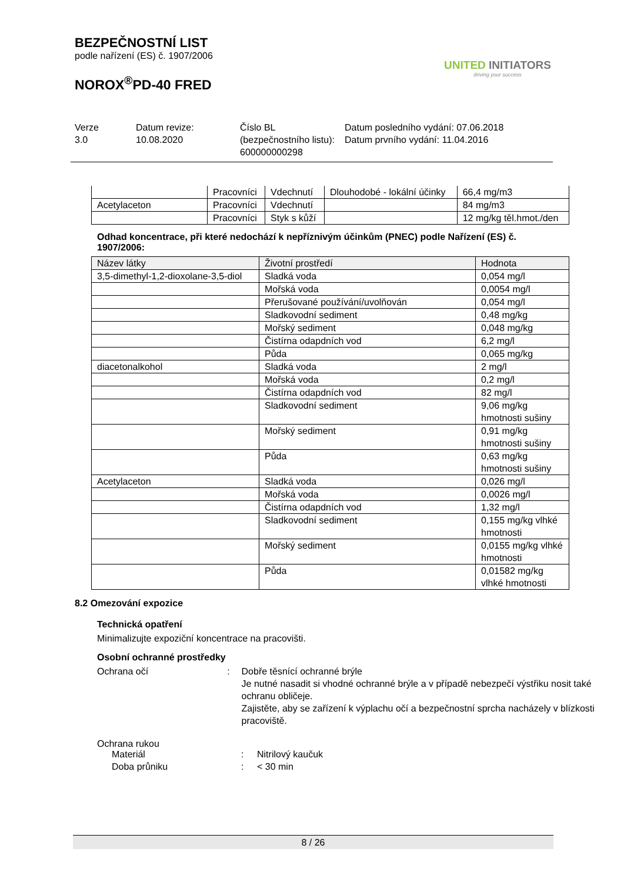BEZPEČNOSTNÍ LIST
podle nařízení (ES) č. 1907/2006
NOROX<sup>®</sup>PD-40 FRED
UNITED INITIATORS
driving your success
Verze
3.0
Datum revize:
10.08.2020
Číslo BL (bezpečnostního listu):
600000000298
Datum posledního vydání: 07.06.2018
Datum prvního vydání: 11.04.2016
| | Pracovníci | Vdechnutí | Dlouhodobé - lokální účinky | 66,4 mg/m3 |
| Acetylaceton | Pracovníci | Vdechnutí | | 84 mg/m3 |
| | Pracovníci | Styk s kůží | | 12 mg/kg těl.hmot./den |
Odhad koncentrace, při které nedochází k nepříznivým účinkům (PNEC) podle Nařízení (ES) č. 1907/2006:
| Název látky | Životní prostředí | Hodnota |
| --- | --- | --- |
| 3,5-dimethyl-1,2-dioxolane-3,5-diol | Sladká voda | 0,054 mg/l |
| | Mořská voda | 0,0054 mg/l |
| | Přerušované používání/uvolňován | 0,054 mg/l |
| | Sladkovodní sediment | 0,48 mg/kg |
| | Mořský sediment | 0,048 mg/kg |
| | Čistírna odapdních vod | 6,2 mg/l |
| | Půda | 0,065 mg/kg |
| diacetonalkohol | Sladká voda | 2 mg/l |
| | Mořská voda | 0,2 mg/l |
| | Čistírna odapdních vod | 82 mg/l |
| | Sladkovodní sediment | 9,06 mg/kg hmotnosti sušiny |
| | Mořský sediment | 0,91 mg/kg hmotnosti sušiny |
| | Půda | 0,63 mg/kg hmotnosti sušiny |
| Acetylaceton | Sladká voda | 0,026 mg/l |
| | Mořská voda | 0,0026 mg/l |
| | Čistírna odapdních vod | 1,32 mg/l |
| | Sladkovodní sediment | 0,155 mg/kg vlhké hmotnosti |
| | Mořský sediment | 0,0155 mg/kg vlhké hmotnosti |
| | Půda | 0,01582 mg/kg vlhké hmotnosti |
8.2 Omezování expozice
Technická opatření
Minimalizujte expoziční koncentrace na pracovišti.
Osobní ochranné prostředky
Ochrana očí : Dobře těsnící ochranné brýle
Je nutné nasadit si vhodné ochranné brýle a v případě nebezpečí výstřiku nosit také ochranu obličeje.
Zajistěte, aby se zařízení k výplachu očí a bezpečnostní sprcha nacházely v blízkosti pracoviště.
Ochrana rukou
Materiál : Nitrilový kaučuk
Doba průniku : < 30 min
8 / 26